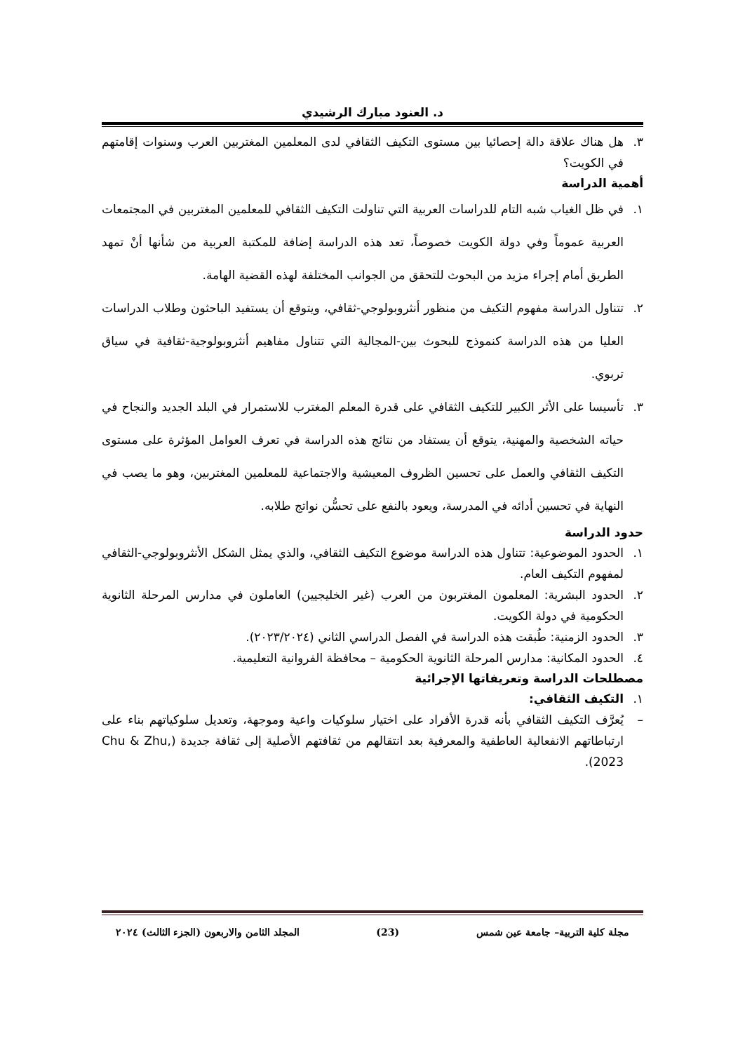د. العنود مبارك الرشيدي
٣. هل هناك علاقة دالة إحصائيا بين مستوى التكيف الثقافي لدى المعلمين المغتربين العرب وسنوات إقامتهم في الكويت؟
أهمية الدراسة
١. في ظل الغياب شبه التام للدراسات العربية التي تناولت التكيف الثقافي للمعلمين المغتربين في المجتمعات العربية عموماً وفي دولة الكويت خصوصاً، تعد هذه الدراسة إضافة للمكتبة العربية من شأنها أنْ تمهد الطريق أمام إجراء مزيد من البحوث للتحقق من الجوانب المختلفة لهذه القضية الهامة.
٢. تتناول الدراسة مفهوم التكيف من منظور أنثروبولوجي-ثقافي، ويتوقع أن يستفيد الباحثون وطلاب الدراسات العليا من هذه الدراسة كنموذج للبحوث بين-المجالية التي تتناول مفاهيم أنثروبولوجية-ثقافية في سياق تربوي.
٣. تأسيسا على الأثر الكبير للتكيف الثقافي على قدرة المعلم المغترب للاستمرار في البلد الجديد والنجاح في حياته الشخصية والمهنية، يتوقع أن يستفاد من نتائج هذه الدراسة في تعرف العوامل المؤثرة على مستوى التكيف الثقافي والعمل على تحسين الظروف المعيشية والاجتماعية للمعلمين المغتربين، وهو ما يصب في النهاية في تحسين أدائه في المدرسة، ويعود بالنفع على تحسُّن نواتج طلابه.
حدود الدراسة
١. الحدود الموضوعية: تتناول هذه الدراسة موضوع التكيف الثقافي، والذي يمثل الشكل الأنثروبولوجي-الثقافي لمفهوم التكيف العام.
٢. الحدود البشرية: المعلمون المغتربون من العرب (غير الخليجيين) العاملون في مدارس المرحلة الثانوية الحكومية في دولة الكويت.
٣. الحدود الزمنية: طُبقت هذه الدراسة في الفصل الدراسي الثاني (٢٠٢٣/٢٠٢٤).
٤. الحدود المكانية: مدارس المرحلة الثانوية الحكومية – محافظة الفروانية التعليمية.
مصطلحات الدراسة وتعريفاتها الإجرائية
١. التكيف الثقافي:
– يُعرَّف التكيف الثقافي بأنه قدرة الأفراد على اختيار سلوكيات واعية وموجهة، وتعديل سلوكياتهم بناء على ارتباطاتهم الانفعالية العاطفية والمعرفية بعد انتقالهم من ثقافتهم الأصلية إلى ثقافة جديدة (Chu & Zhu, 2023).
مجلة كلية التربية– جامعة عين شمس (23) المجلد الثامن والاربعون (الجزء الثالث) ٢٠٢٤